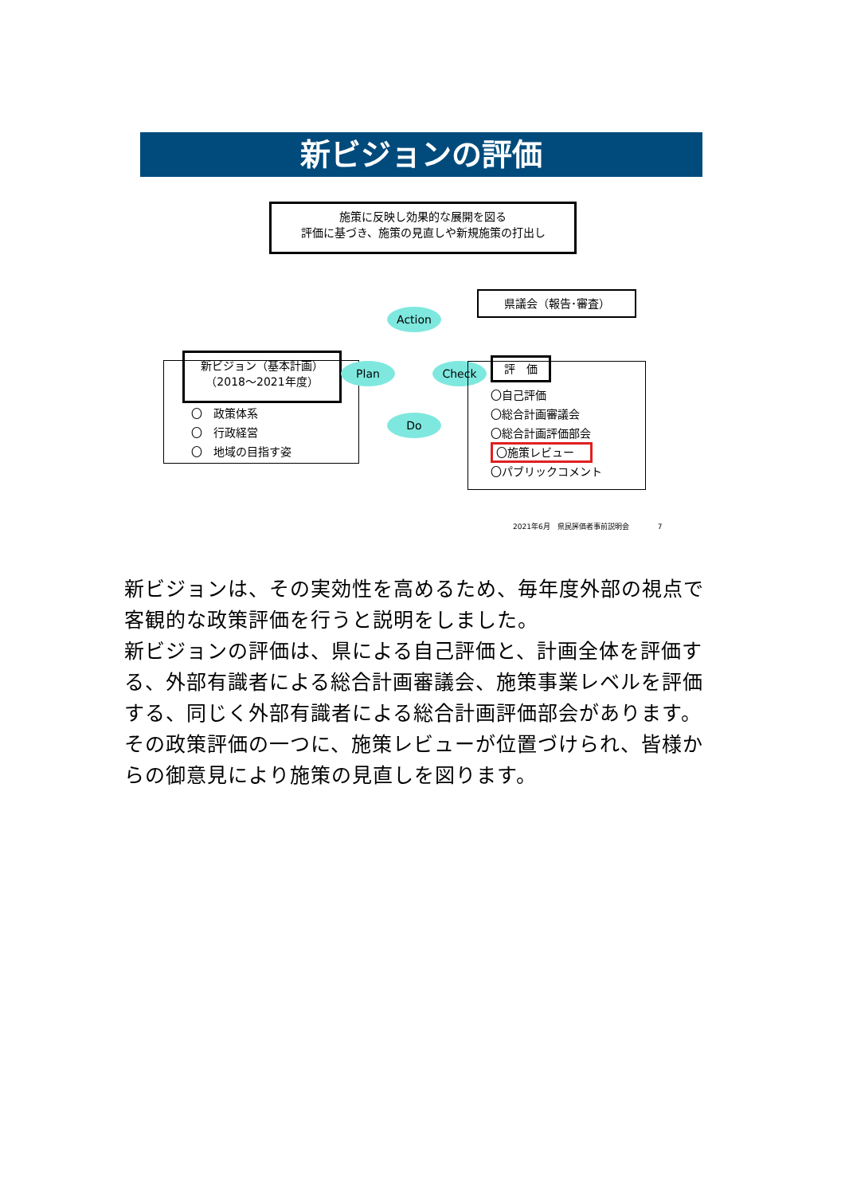新ビジョンの評価
施策に反映し効果的な展開を図る
評価に基づき、施策の見直しや新規施策の打出し
県議会（報告･審査）
新ビジョン（基本計画）
（2018～2021年度）
〇　政策体系
〇　行政経営
〇　地域の目指す姿
Action
Plan Check
Do
評　価
〇自己評価
〇総合計画審議会
〇総合計画評価部会
〇施策レビュー
〇パブリックコメント
2021年6月　県民評価者事前説明会　　　　7
新ビジョンは、その実効性を高めるため、毎年度外部の視点で客観的な政策評価を行うと説明をしました。
新ビジョンの評価は、県による自己評価と、計画全体を評価する、外部有識者による総合計画審議会、施策事業レベルを評価する、同じく外部有識者による総合計画評価部会があります。
その政策評価の一つに、施策レビューが位置づけられ、皆様からの御意見により施策の見直しを図ります。